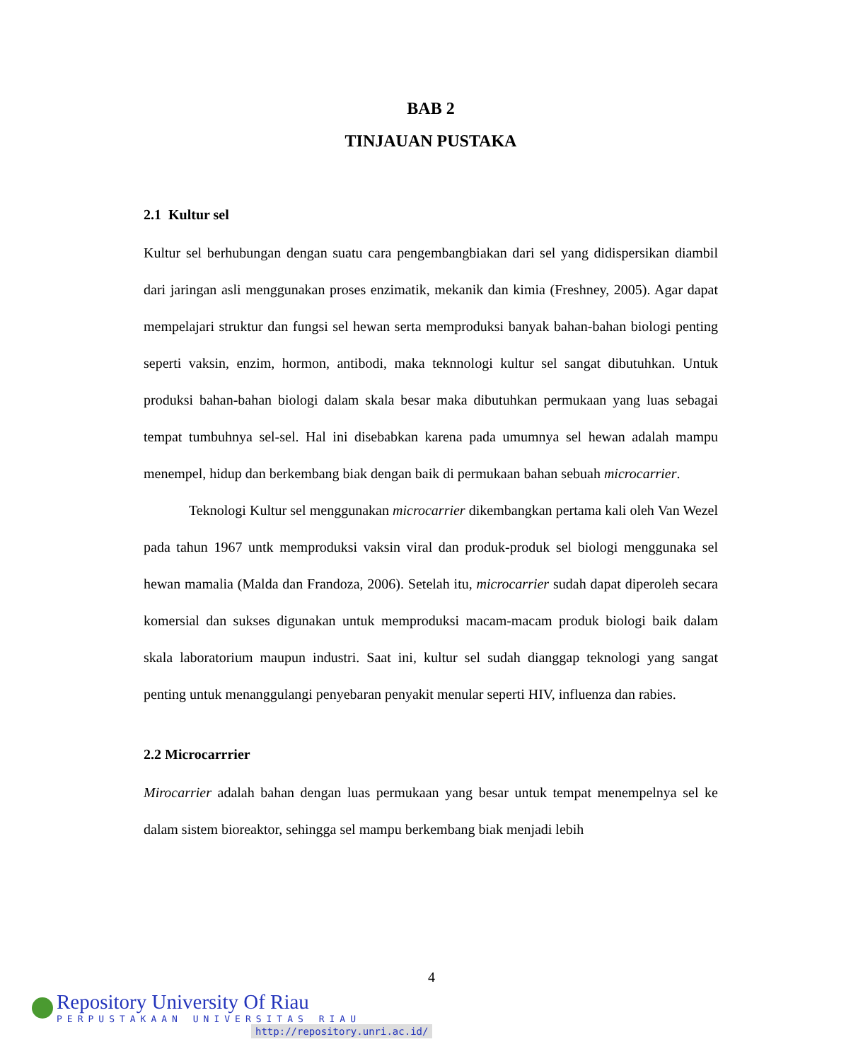BAB 2
TINJAUAN PUSTAKA
2.1 Kultur sel
Kultur sel berhubungan dengan suatu cara pengembangbiakan dari sel yang didispersikan diambil dari jaringan asli menggunakan proses enzimatik, mekanik dan kimia (Freshney, 2005). Agar dapat mempelajari struktur dan fungsi sel hewan serta memproduksi banyak bahan-bahan biologi penting seperti vaksin, enzim, hormon, antibodi, maka teknnologi kultur sel sangat dibutuhkan. Untuk produksi bahan-bahan biologi dalam skala besar maka dibutuhkan permukaan yang luas sebagai tempat tumbuhnya sel-sel. Hal ini disebabkan karena pada umumnya sel hewan adalah mampu menempel, hidup dan berkembang biak dengan baik di permukaan bahan sebuah microcarrier.
Teknologi Kultur sel menggunakan microcarrier dikembangkan pertama kali oleh Van Wezel pada tahun 1967 untk memproduksi vaksin viral dan produk-produk sel biologi menggunaka sel hewan mamalia (Malda dan Frandoza, 2006). Setelah itu, microcarrier sudah dapat diperoleh secara komersial dan sukses digunakan untuk memproduksi macam-macam produk biologi baik dalam skala laboratorium maupun industri. Saat ini, kultur sel sudah dianggap teknologi yang sangat penting untuk menanggulangi penyebaran penyakit menular seperti HIV, influenza dan rabies.
2.2 Microcarrrier
Mirocarrier adalah bahan dengan luas permukaan yang besar untuk tempat menempelnya sel ke dalam sistem bioreaktor, sehingga sel mampu berkembang biak menjadi lebih
4
Repository University Of Riau
PERPUSTAKAAN UNIVERSITAS RIAU
http://repository.unri.ac.id/